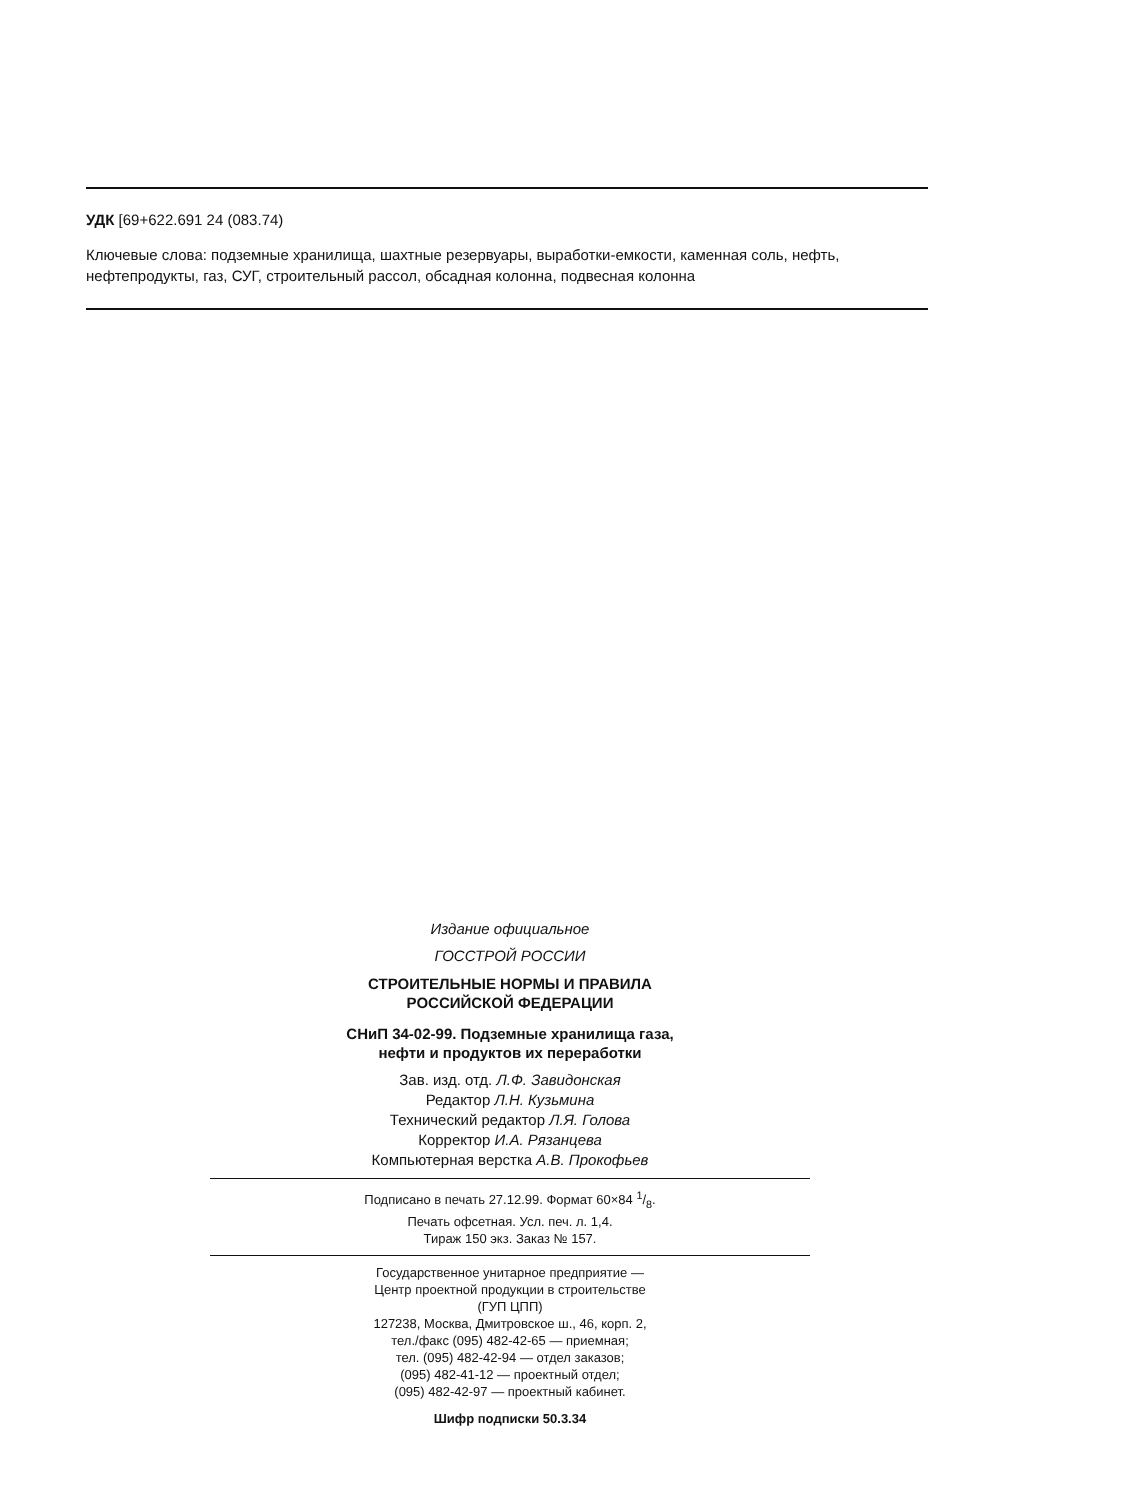УДК [69+622.691 24 (083.74)
Ключевые слова: подземные хранилища, шахтные резервуары, выработки-емкости, каменная соль, нефть, нефтепродукты, газ, СУГ, строительный рассол, обсадная колонна, подвесная колонна
Издание официальное
ГОССТРОЙ РОССИИ
СТРОИТЕЛЬНЫЕ НОРМЫ И ПРАВИЛА
РОССИЙСКОЙ ФЕДЕРАЦИИ
СНиП 34-02-99. Подземные хранилища газа,
нефти и продуктов их переработки
Зав. изд. отд. Л.Ф. Завидонская
Редактор Л.Н. Кузьмина
Технический редактор Л.Я. Голова
Корректор И.А. Рязанцева
Компьютерная верстка А.В. Прокофьев
Подписано в печать 27.12.99. Формат 60×84 1/8.
Печать офсетная. Усл. печ. л. 1,4.
Тираж 150 экз. Заказ № 157.
Государственное унитарное предприятие —
Центр проектной продукции в строительстве
(ГУП ЦПП)
127238, Москва, Дмитровское ш., 46, корп. 2,
тел./факс (095) 482-42-65 — приемная;
тел. (095) 482-42-94 — отдел заказов;
(095) 482-41-12 — проектный отдел;
(095) 482-42-97 — проектный кабинет.
Шифр подписки 50.3.34